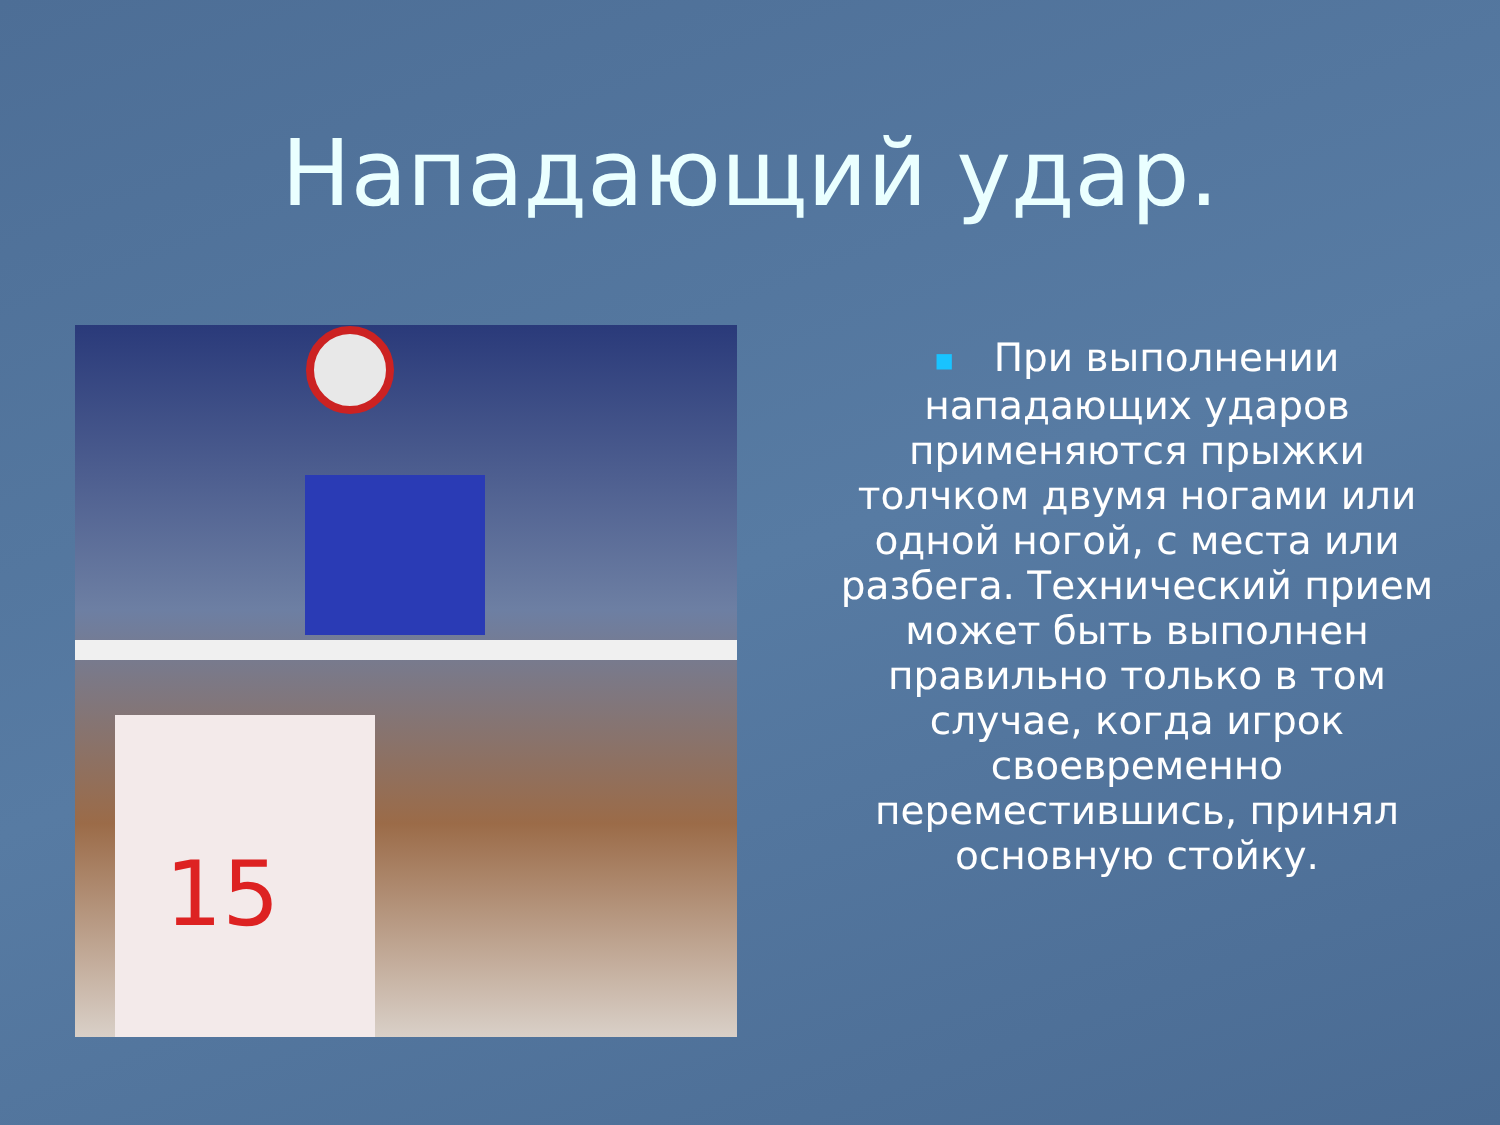Нападающий удар.
15
■ При выполнении нападающих ударов применяются прыжки толчком двумя ногами или одной ногой, с места или разбега. Технический прием может быть выполнен правильно только в том случае, когда игрок своевременно переместившись, принял основную стойку.